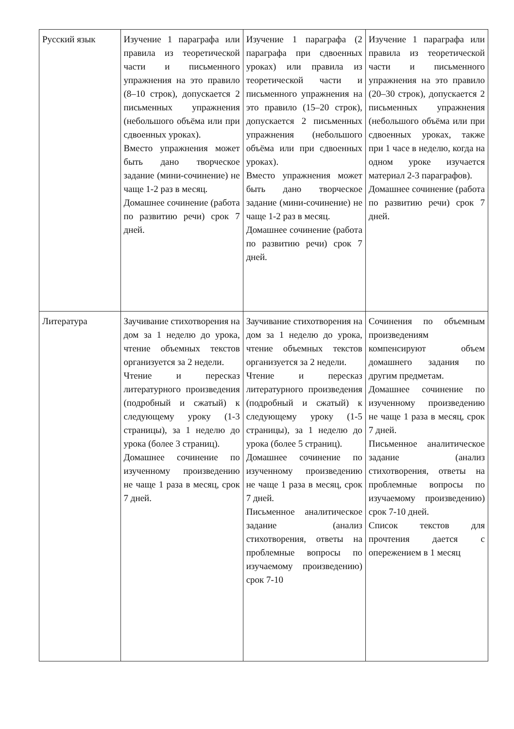| Русский язык | Изучение 1 параграфа или правила из теоретической части и письменного упражнения на это правило (8–10 строк), допускается 2 письменных упражнения (небольшого объёма или при сдвоенных уроках). Вместо упражнения может быть дано творческое задание (мини-сочинение) не чаще 1-2 раз в месяц. Домашнее сочинение (работа по развитию речи) срок 7 дней. | Изучение 1 параграфа (2 параграфа при сдвоенных уроках) или правила из теоретической части и письменного упражнения на это правило (15–20 строк), допускается 2 письменных упражнения (небольшого объёма или при сдвоенных уроках). Вместо упражнения может быть дано творческое задание (мини-сочинение) не чаще 1-2 раз в месяц. Домашнее сочинение (работа по развитию речи) срок 7 дней. | Изучение 1 параграфа или правила из теоретической части и письменного упражнения на это правило (20–30 строк), допускается 2 письменных упражнения (небольшого объёма или при сдвоенных уроках, также при 1 часе в неделю, когда на одном уроке изучается материал 2-3 параграфов). Домашнее сочинение (работа по развитию речи) срок 7 дней. |
| Литература | Заучивание стихотворения на дом за 1 неделю до урока, чтение объемных текстов организуется за 2 недели. Чтение и пересказ литературного произведения (подробный и сжатый) к следующему уроку (1-3 страницы), за 1 неделю до урока (более 3 страниц). Домашнее сочинение по изученному произведению не чаще 1 раза в месяц, срок 7 дней. | Заучивание стихотворения на дом за 1 неделю до урока, чтение объемных текстов организуется за 2 недели. Чтение и пересказ литературного произведения (подробный и сжатый) к следующему уроку (1-5 страницы), за 1 неделю до урока (более 5 страниц). Домашнее сочинение по изученному произведению не чаще 1 раза в месяц, срок 7 дней. Письменное аналитическое задание (анализ стихотворения, ответы на проблемные вопросы по изучаемому произведению) срок 7-10 | Сочинения по объемным произведениям компенсируют объем домашнего задания по другим предметам. Домашнее сочинение по изученному произведению не чаще 1 раза в месяц, срок 7 дней. Письменное аналитическое задание (анализ стихотворения, ответы на проблемные вопросы по изучаемому произведению) срок 7-10 дней. Список текстов для прочтения дается с опережением в 1 месяц |